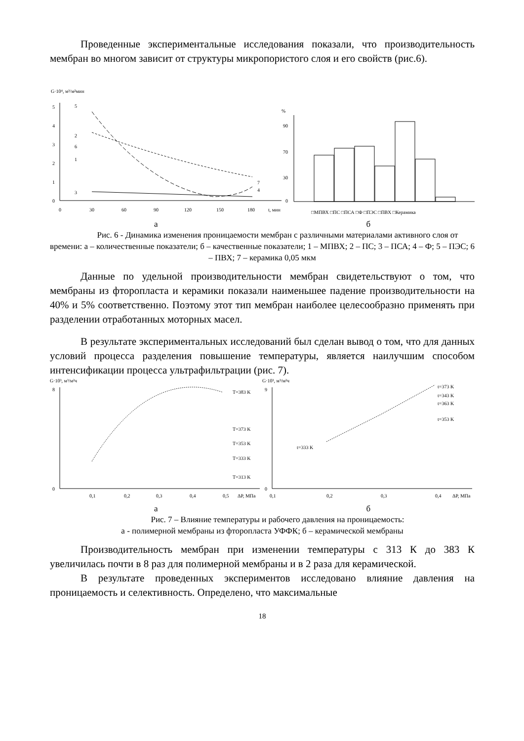Проведенные экспериментальные исследования показали, что производительность мембран во многом зависит от структуры микропористого слоя и его свойств (рис.6).
G·10⁴, м³/м²мин
0
1
2
3
4
5
0
30
60
90
120
150
180
t, мин
5
2
6
1
3
7
4
%
90
70
30
0
□МПВХ □ПС □ПСА □Ф □ПЭС □ПВХ □Керамика
а б
Рис. 6 - Динамика изменения проницаемости мембран с различными материалами активного слоя от времени: а – количественные показатели; б – качественные показатели; 1 – МПВХ; 2 – ПС; 3 – ПСА; 4 – Ф; 5 – ПЭС; 6 – ПВХ; 7 – керамика 0,05 мкм
Данные по удельной производительности мембран свидетельствуют о том, что мембраны из фторопласта и керамики показали наименьшее падение производительности на 40% и 5% соответственно. Поэтому этот тип мембран наиболее целесообразно применять при разделении отработанных моторных масел.
В результате экспериментальных исследований был сделан вывод о том, что для данных условий процесса разделения повышение температуры, является наилучшим способом интенсификации процесса ультрафильтрации (рис. 7).
G·10³, м³/м²ч
0
8
0,1
0,2
0,3
0,4
0,5
ΔP, МПа
T=383 K
T=373 K
T=353 K
T=333 K
T=313 K
G·10³, м³/м²ч
0
9
0,1
0,2
0,3
0,4
ΔP, МПа
t=373 K
t=343 K
t=363 K
t=353 K
t=333 K
а б
Рис. 7 – Влияние температуры и рабочего давления на проницаемость:
а - полимерной мембраны из фторопласта УФФК; б – керамической мембраны
Производительность мембран при изменении температуры с 313 К до 383 К увеличилась почти в 8 раз для полимерной мембраны и в 2 раза для керамической.
В результате проведенных экспериментов исследовано влияние давления на проницаемость и селективность. Определено, что максимальные
18